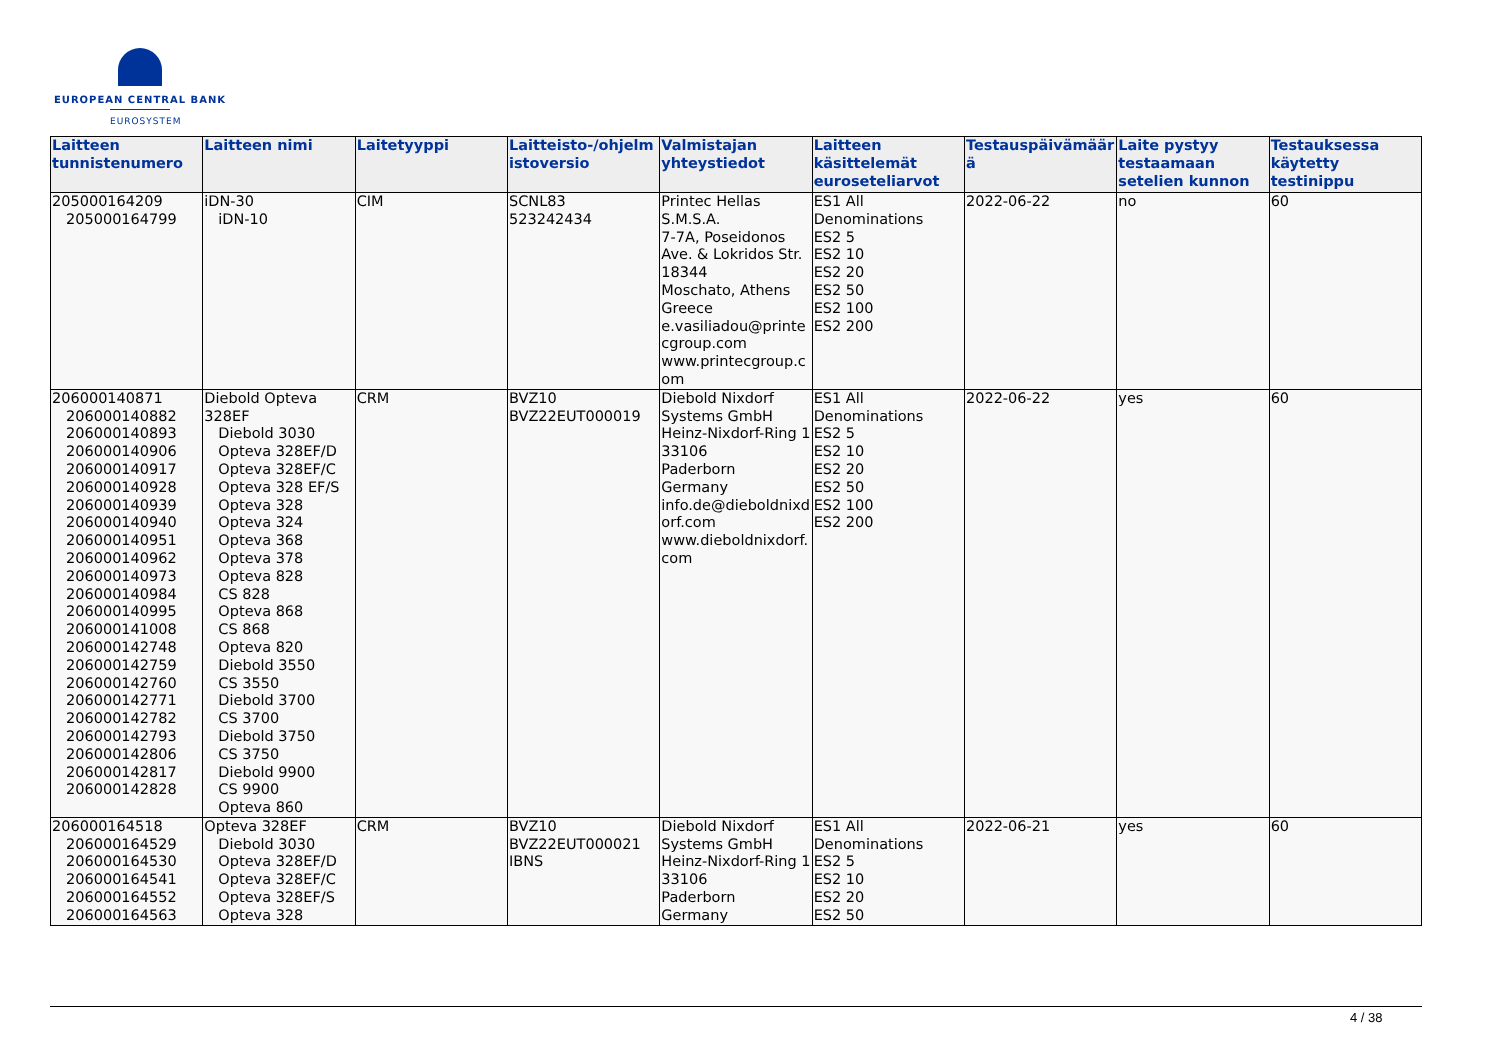EUROPEAN CENTRAL BANK
EUROSYSTEM
| Laitteen tunnistenumero | Laitteen nimi | Laitetyyppi | Laitteisto-/ohjelmistoversio | Valmistajan yhteystiedot | Laitteen käsittelemät euroseteliarvot | Testauspäivämäärä | Laite pystyy testaamaan setelien kunnon | Testauksessa käytetty testinippu |
| --- | --- | --- | --- | --- | --- | --- | --- | --- |
| 205000164209 205000164799 | iDN-30 iDN-10 | CIM | SCNL83 523242434 | Printec Hellas S.M.S.A. 7-7A, Poseidonos Ave. & Lokridos Str. 18344 Moschato, Athens Greece e.vasiliadou@printecgroup.com www.printecgroup.com | ES1 All Denominations ES2 5 ES2 10 ES2 20 ES2 50 ES2 100 ES2 200 | 2022-06-22 | no | 60 |
| 206000140871 206000140882 206000140893 206000140906 206000140917 206000140928 206000140939 206000140940 206000140951 206000140962 206000140973 206000140984 206000140995 206000141008 206000142748 206000142759 206000142760 206000142771 206000142782 206000142793 206000142806 206000142817 206000142828 | Diebold Opteva 328EF Diebold 3030 Opteva 328EF/D Opteva 328EF/C Opteva 328 EF/S Opteva 328 Opteva 324 Opteva 368 Opteva 378 Opteva 828 CS 828 Opteva 868 CS 868 Opteva 820 Diebold 3550 CS 3550 Diebold 3700 CS 3700 Diebold 3750 CS 3750 Diebold 9900 CS 9900 Opteva 860 | CRM | BVZ10 BVZ22EUT000019 | Diebold Nixdorf Systems GmbH Heinz-Nixdorf-Ring 1 33106 Paderborn Germany info.de@dieboldnixdorf.com www.dieboldnixdorf.com | ES1 All Denominations ES2 5 ES2 10 ES2 20 ES2 50 ES2 100 ES2 200 | 2022-06-22 | yes | 60 |
| 206000164518 206000164529 206000164530 206000164541 206000164552 206000164563 | Opteva 328EF Diebold 3030 Opteva 328EF/D Opteva 328EF/C Opteva 328EF/S Opteva 328 | CRM | BVZ10 BVZ22EUT000021 IBNS | Diebold Nixdorf Systems GmbH Heinz-Nixdorf-Ring 1 33106 Paderborn Germany | ES1 All Denominations ES2 5 ES2 10 ES2 20 ES2 50 | 2022-06-21 | yes | 60 |
4 / 38